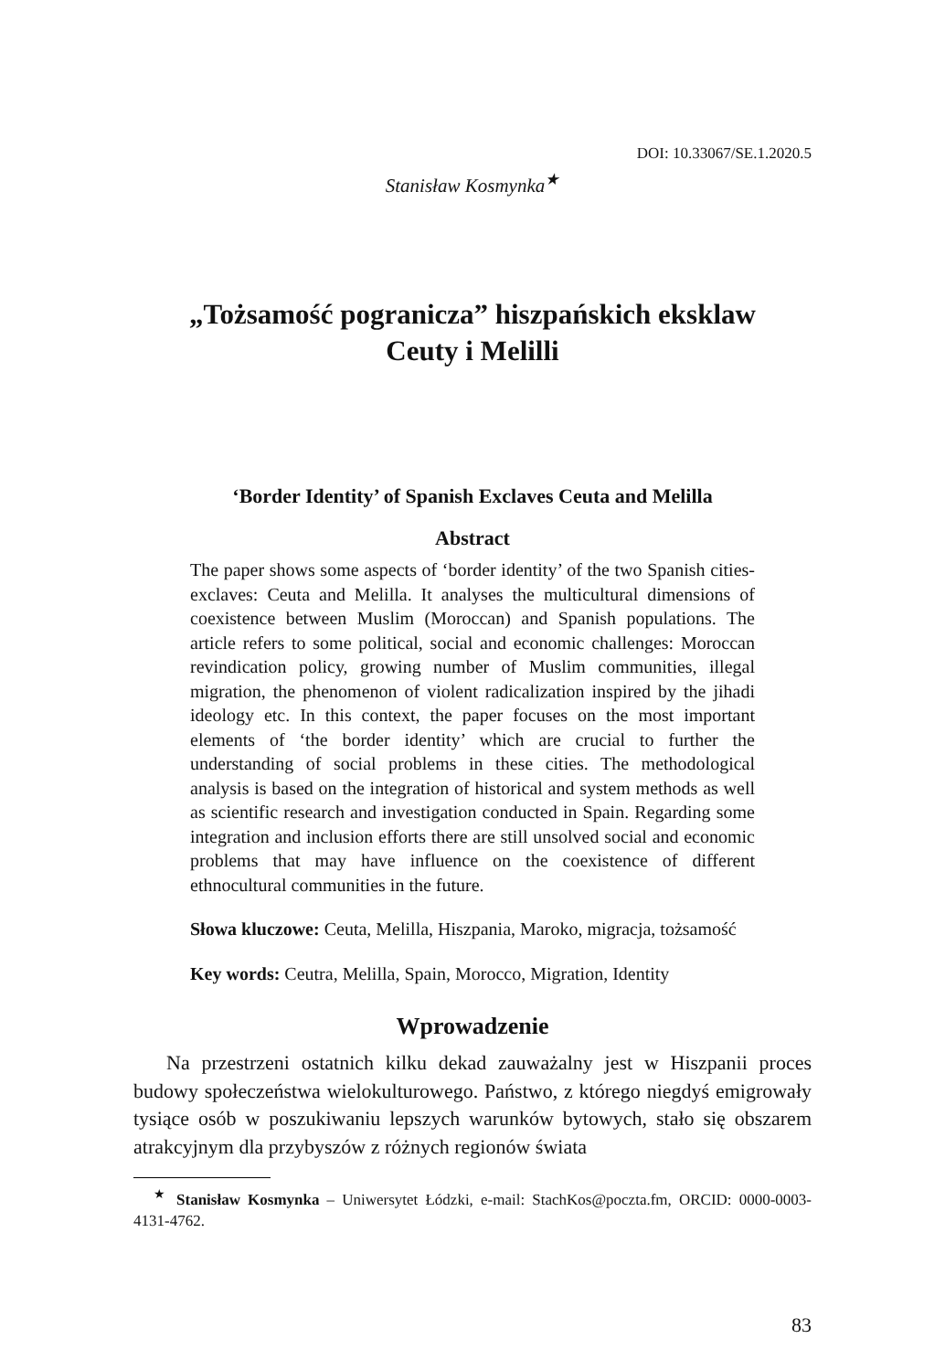DOI: 10.33067/SE.1.2020.5
Stanisław Kosmynka<sup>★</sup>
„Tożsamość pogranicza” hiszpańskich eksklaw
Ceuty i Melilli
‘Border Identity’ of Spanish Exclaves Ceuta and Melilla
Abstract
The paper shows some aspects of ‘border identity’ of the two Spanish cities-exclaves: Ceuta and Melilla. It analyses the multicultural dimensions of coexistence between Muslim (Moroccan) and Spanish populations. The article refers to some political, social and economic challenges: Moroccan revindication policy, growing number of Muslim communities, illegal migration, the phenomenon of violent radicalization inspired by the jihadi ideology etc. In this context, the paper focuses on the most important elements of ‘the border identity’ which are crucial to further the understanding of social problems in these cities. The methodological analysis is based on the integration of historical and system methods as well as scientific research and investigation conducted in Spain. Regarding some integration and inclusion efforts there are still unsolved social and economic problems that may have influence on the coexistence of different ethnocultural communities in the future.
Słowa kluczowe: Ceuta, Melilla, Hiszpania, Maroko, migracja, tożsamość
Key words: Ceutra, Melilla, Spain, Morocco, Migration, Identity
Wprowadzenie
Na przestrzeni ostatnich kilku dekad zauważalny jest w Hiszpanii proces budowy społeczeństwa wielokulturowego. Państwo, z którego niegdyś emigrowały tysiące osób w poszukiwaniu lepszych warunków bytowych, stało się obszarem atrakcyjnym dla przybyszów z różnych regionów świata
<sup>★</sup> Stanisław Kosmynka – Uniwersytet Łódzki, e-mail: StachKos@poczta.fm, ORCID: 0000-0003-4131-4762.
83